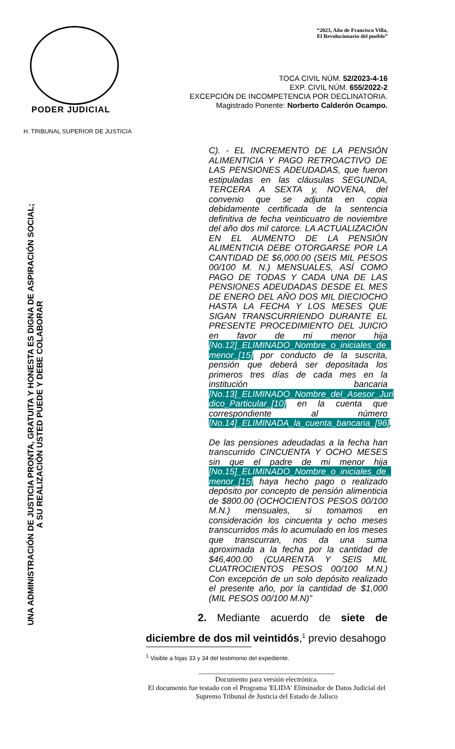PODER JUDICIAL
H. TRIBUNAL SUPERIOR DE JUSTICIA
UNA ADMINISTRACIÓN DE JUSTICIA PRONTA, GRATUITA Y HONESTA ES DIGNA DE ASPIRACIÓN SOCIAL;
A SU REALIZACIÓN USTED PUEDE Y DEBE COLABORAR
“2023, Año de Francisco Villa,
El Revolucionario del pueblo”
TOCA CIVIL NÚM. 52/2023-4-16
EXP. CIVIL NÚM. 655/2022-2
EXCEPCIÓN DE INCOMPETENCIA POR DECLINATORIA.
Magistrado Ponente: Norberto Calderón Ocampo.
C). - EL INCREMENTO DE LA PENSIÓN ALIMENTICIA Y PAGO RETROACTIVO DE LAS PENSIONES ADEUDADAS, que fueron estipuladas en las cláusulas SEGUNDA, TERCERA A SEXTA y, NOVENA, del convenio que se adjunta en copia debidamente certificada de la sentencia definitiva de fecha veinticuatro de noviembre del año dos mil catorce. LA ACTUALIZACIÓN EN EL AUMENTO DE LA PENSIÓN ALIMENTICIA DEBE OTORGARSE POR LA CANTIDAD DE $6,000.00 (SEIS MIL PESOS 00/100 M. N.) MENSUALES, ASÍ COMO PAGO DE TODAS Y CADA UNA DE LAS PENSIONES ADEUDADAS DESDE EL MES DE ENERO DEL AÑO DOS MIL DIECIOCHO HASTA LA FECHA Y LOS MESES QUE SIGAN TRANSCURRIENDO DURANTE EL PRESENTE PROCEDIMIENTO DEL JUICIO en favor de mi menor hija [No.12]_ELIMINADO_Nombre_o_iniciales_de_ menor_[15] por conducto de la suscrita, pensión que deberá ser depositada los primeros tres días de cada mes en la institución bancaria [No.13]_ELIMINADO_Nombre_del_Asesor_Juri dico_Particular_[10] en la cuenta que correspondiente al número [No.14]_ELIMINADA_la_cuenta_bancaria_[96].
De las pensiones adeudadas a la fecha han transcurrido CINCUENTA Y OCHO MESES sin que el padre de mi menor hija [No.15]_ELIMINADO_Nombre_o_iniciales_de_ menor_[15] haya hecho pago o realizado depósito por concepto de pensión alimenticia de $800.00 (OCHOCIENTOS PESOS 00/100 M.N.) mensuales, si tomamos en consideración los cincuenta y ocho meses transcurridos más lo acumulado en los meses que transcurran, nos da una suma aproximada a la fecha por la cantidad de $46,400.00 (CUARENTA Y SEIS MIL CUATROCIENTOS PESOS 00/100 M.N.) Con excepción de un solo depósito realizado el presente año, por la cantidad de $1,000 (MIL PESOS 00/100 M.N)”
2. Mediante acuerdo de siete de diciembre de dos mil veintidós,<sup>1</sup> previo desahogo
<sup>1</sup> Visible a fojas 33 y 34 del testimonio del expediente.
_______________________________________
Documento para versión electrónica.
El documento fue testado con el Programa 'ELIDA' Eliminador de Datos Judicial del Supremo Tribunal de Justicia del Estado de Jalisco